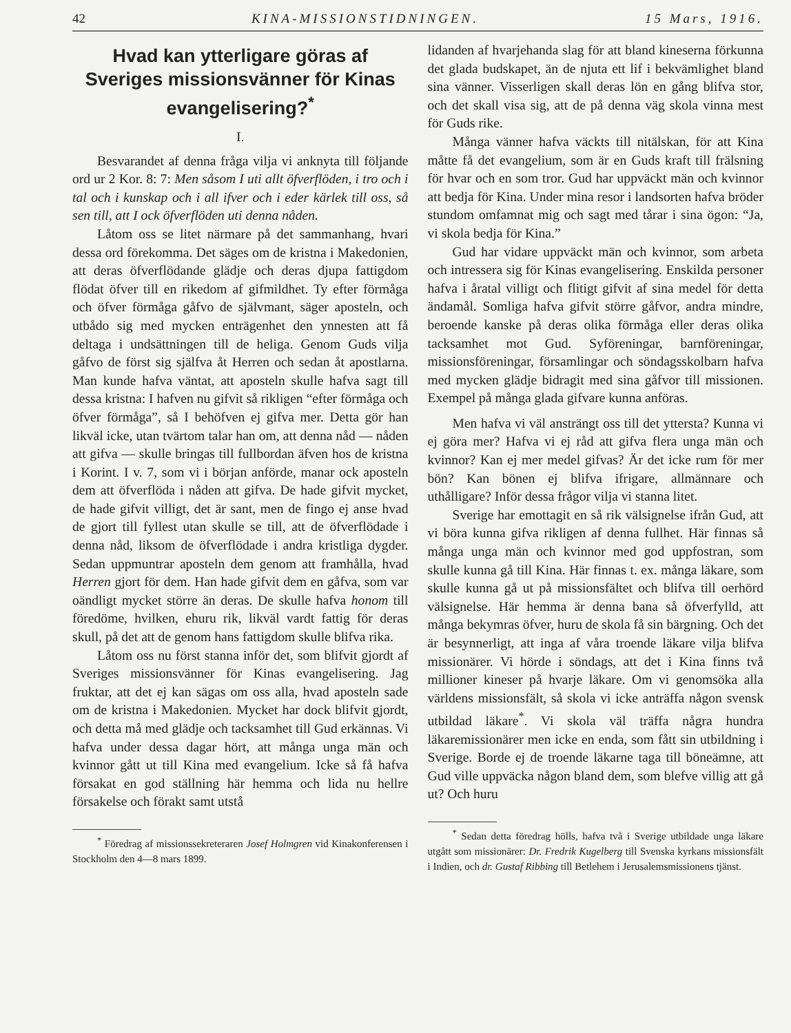42 KINA-MISSIONSTIDNINGEN. 15 Mars, 1916.
Hvad kan ytterligare göras af Sveriges missionsvänner för Kinas evangelisering?<sup>*</sup>
I.
Besvarandet af denna fråga vilja vi anknyta till följande ord ur 2 Kor. 8: 7: Men såsom I uti allt öfverflöden, i tro och i tal och i kunskap och i all ifver och i eder kärlek till oss, så sen till, att I ock öfverflöden uti denna nåden.
Låtom oss se litet närmare på det sammanhang, hvari dessa ord förekomma. Det säges om de kristna i Makedonien, att deras öfverflödande glädje och deras djupa fattigdom flödat öfver till en rikedom af gifmildhet. Ty efter förmåga och öfver förmåga gåfvo de självmant, säger aposteln, och utbådo sig med mycken enträgenhet den ynnesten att få deltaga i undsättningen till de heliga. Genom Guds vilja gåfvo de först sig själfva åt Herren och sedan åt apostlarna. Man kunde hafva väntat, att aposteln skulle hafva sagt till dessa kristna: I hafven nu gifvit så rikligen “efter förmåga och öfver förmåga”, så I behöfven ej gifva mer. Detta gör han likväl icke, utan tvärtom talar han om, att denna nåd — nåden att gifva — skulle bringas till fullbordan äfven hos de kristna i Korint. I v. 7, som vi i början anförde, manar ock aposteln dem att öfverflöda i nåden att gifva. De hade gifvit mycket, de hade gifvit villigt, det är sant, men de fingo ej anse hvad de gjort till fyllest utan skulle se till, att de öfverflödade i denna nåd, liksom de öfverflödade i andra kristliga dygder. Sedan uppmuntrar aposteln dem genom att framhålla, hvad Herren gjort för dem. Han hade gifvit dem en gåfva, som var oändligt mycket större än deras. De skulle hafva honom till föredöme, hvilken, ehuru rik, likväl vardt fattig för deras skull, på det att de genom hans fattigdom skulle blifva rika.
Låtom oss nu först stanna inför det, som blifvit gjordt af Sveriges missionsvänner för Kinas evangelisering. Jag fruktar, att det ej kan sägas om oss alla, hvad aposteln sade om de kristna i Makedonien. Mycket har dock blifvit gjordt, och detta må med glädje och tacksamhet till Gud erkännas. Vi hafva under dessa dagar hört, att många unga män och kvinnor gått ut till Kina med evangelium. Icke så få hafva försakat en god ställning här hemma och lida nu hellre försakelse och förakt samt utstå
<sup>*</sup> Föredrag af missionssekreteraren Josef Holmgren vid Kinakonferensen i Stockholm den 4—8 mars 1899.
lidanden af hvarjehanda slag för att bland kineserna förkunna det glada budskapet, än de njuta ett lif i bekvämlighet bland sina vänner. Visserligen skall deras lön en gång blifva stor, och det skall visa sig, att de på denna väg skola vinna mest för Guds rike.
Många vänner hafva väckts till nitälskan, för att Kina måtte få det evangelium, som är en Guds kraft till frälsning för hvar och en som tror. Gud har uppväckt män och kvinnor att bedja för Kina. Under mina resor i landsorten hafva bröder stundom omfamnat mig och sagt med tårar i sina ögon: “Ja, vi skola bedja för Kina.”
Gud har vidare uppväckt män och kvinnor, som arbeta och intressera sig för Kinas evangelisering. Enskilda personer hafva i åratal villigt och flitigt gifvit af sina medel för detta ändamål. Somliga hafva gifvit större gåfvor, andra mindre, beroende kanske på deras olika förmåga eller deras olika tacksamhet mot Gud. Syföreningar, barnföreningar, missionsföreningar, församlingar och söndagsskolbarn hafva med mycken glädje bidragit med sina gåfvor till missionen. Exempel på många glada gifvare kunna anföras.
Men hafva vi väl ansträngt oss till det yttersta? Kunna vi ej göra mer? Hafva vi ej råd att gifva flera unga män och kvinnor? Kan ej mer medel gifvas? Är det icke rum för mer bön? Kan bönen ej blifva ifrigare, allmännare och uthålligare? Inför dessa frågor vilja vi stanna litet.
Sverige har emottagit en så rik välsignelse ifrån Gud, att vi böra kunna gifva rikligen af denna fullhet. Här finnas så många unga män och kvinnor med god uppfostran, som skulle kunna gå till Kina. Här finnas t. ex. många läkare, som skulle kunna gå ut på missionsfältet och blifva till oerhörd välsignelse. Här hemma är denna bana så öfverfylld, att många bekymras öfver, huru de skola få sin bärgning. Och det är besynnerligt, att inga af våra troende läkare vilja blifva missionärer. Vi hörde i söndags, att det i Kina finns två millioner kineser på hvarje läkare. Om vi genomsöka alla världens missionsfält, så skola vi icke anträffa någon svensk utbildad läkare<sup>*</sup>. Vi skola väl träffa några hundra läkaremissionärer men icke en enda, som fått sin utbildning i Sverige. Borde ej de troende läkarne taga till böneämne, att Gud ville uppväcka någon bland dem, som blefve villig att gå ut? Och huru
<sup>*</sup> Sedan detta föredrag hölls, hafva två i Sverige utbildade unga läkare utgått som missionärer: Dr. Fredrik Kugelberg till Svenska kyrkans missionsfält i Indien, och dr. Gustaf Ribbing till Betlehem i Jerusalemsmissionens tjänst.